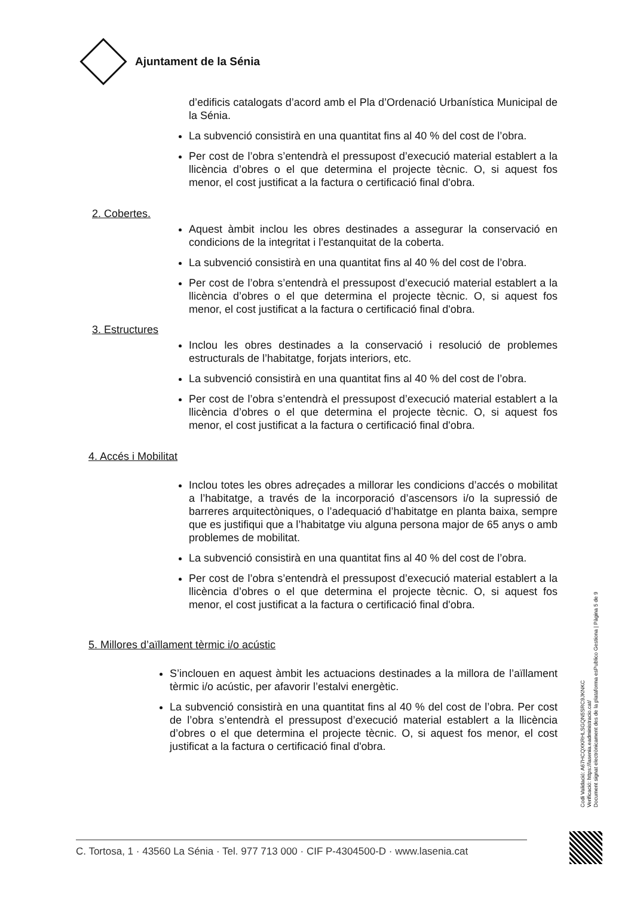Ajuntament de la Sénia
d’edificis catalogats d’acord amb el Pla d’Ordenació Urbanística Municipal de la Sénia.
La subvenció consistirà en una quantitat fins al 40 % del cost de l’obra.
Per cost de l’obra s’entendrà el pressupost d’execució material establert a la llicència d’obres o el que determina el projecte tècnic. O, si aquest fos menor, el cost justificat a la factura o certificació final d'obra.
2. Cobertes.
Aquest àmbit inclou les obres destinades a assegurar la conservació en condicions de la integritat i l’estanquitat de la coberta.
La subvenció consistirà en una quantitat fins al 40 % del cost de l’obra.
Per cost de l’obra s’entendrà el pressupost d’execució material establert a la llicència d’obres o el que determina el projecte tècnic. O, si aquest fos menor, el cost justificat a la factura o certificació final d'obra.
3. Estructures
Inclou les obres destinades a la conservació i resolució de problemes estructurals de l’habitatge, forjats interiors, etc.
La subvenció consistirà en una quantitat fins al 40 % del cost de l’obra.
Per cost de l’obra s’entendrà el pressupost d’execució material establert a la llicència d’obres o el que determina el projecte tècnic. O, si aquest fos menor, el cost justificat a la factura o certificació final d'obra.
4. Accés i Mobilitat
Inclou totes les obres adreçades a millorar les condicions d’accés o mobilitat a l’habitatge, a través de la incorporació d’ascensors i/o la supressió de barreres arquitectòniques, o l’adequació d’habitatge en planta baixa, sempre que es justifiqui que a l’habitatge viu alguna persona major de 65 anys o amb problemes de mobilitat.
La subvenció consistirà en una quantitat fins al 40 % del cost de l’obra.
Per cost de l’obra s’entendrà el pressupost d’execució material establert a la llicència d’obres o el que determina el projecte tècnic. O, si aquest fos menor, el cost justificat a la factura o certificació final d'obra.
5. Millores d’aïllament tèrmic i/o acústic
S’inclouen en aquest àmbit les actuacions destinades a la millora de l’aïllament tèrmic i/o acústic, per afavorir l’estalvi energètic.
La subvenció consistirà en una quantitat fins al 40 % del cost de l’obra. Per cost de l’obra s’entendrà el pressupost d’execució material establert a la llicència d’obres o el que determina el projecte tècnic. O, si aquest fos menor, el cost justificat a la factura o certificació final d'obra.
Codi Validació: A67HCQXKRHLSGQN5SRC9JKNKC
Verificació: https://lasenia.eadministracio.cat/
Document signat electrònicament des de la plataforma esPublico Gestiona | Pàgina 5 de 9
C. Tortosa, 1 · 43560 La Sénia · Tel. 977 713 000 · CIF P-4304500-D · www.lasenia.cat